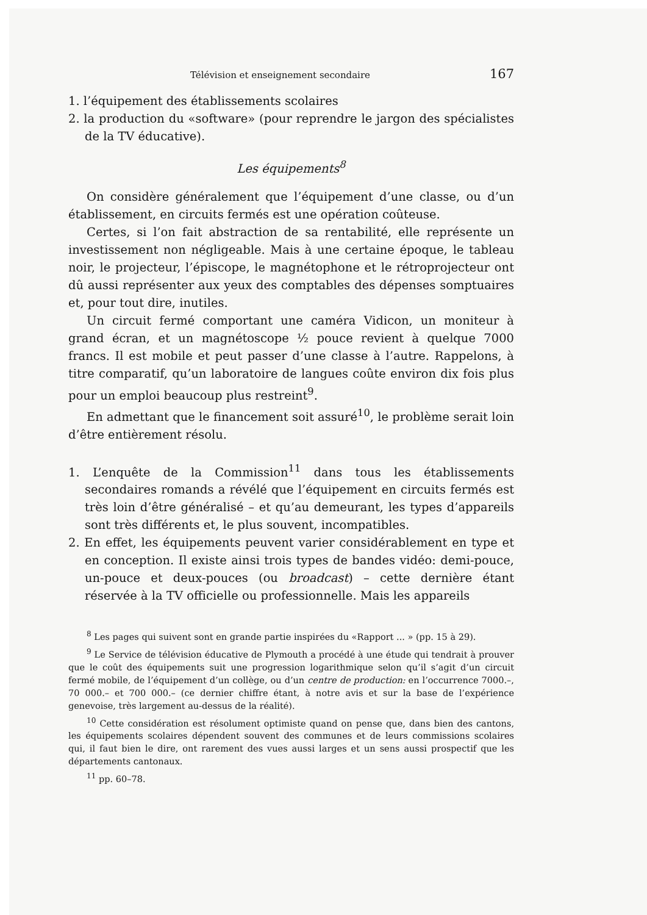Télévision et enseignement secondaire 167
1. l’équipement des établissements scolaires
2. la production du «software» (pour reprendre le jargon des spécialistes de la TV éducative).
Les équipements<sup>8</sup>
On considère généralement que l’équipement d’une classe, ou d’un établissement, en circuits fermés est une opération coûteuse.
Certes, si l’on fait abstraction de sa rentabilité, elle représente un investissement non négligeable. Mais à une certaine époque, le tableau noir, le projecteur, l’épiscope, le magnétophone et le rétroprojecteur ont dû aussi représenter aux yeux des comptables des dépenses somptuaires et, pour tout dire, inutiles.
Un circuit fermé comportant une caméra Vidicon, un moniteur à grand écran, et un magnétoscope ½ pouce revient à quelque 7000 francs. Il est mobile et peut passer d’une classe à l’autre. Rappelons, à titre comparatif, qu’un laboratoire de langues coûte environ dix fois plus pour un emploi beaucoup plus restreint<sup>9</sup>.
En admettant que le financement soit assuré<sup>10</sup>, le problème serait loin d’être entièrement résolu.
1. L’enquête de la Commission<sup>11</sup> dans tous les établissements secondaires romands a révélé que l’équipement en circuits fermés est très loin d’être généralisé – et qu’au demeurant, les types d’appareils sont très différents et, le plus souvent, incompatibles.
2. En effet, les équipements peuvent varier considérablement en type et en conception. Il existe ainsi trois types de bandes vidéo: demi-pouce, un-pouce et deux-pouces (ou broadcast) – cette dernière étant réservée à la TV officielle ou professionnelle. Mais les appareils
<sup>8</sup> Les pages qui suivent sont en grande partie inspirées du «Rapport ... » (pp. 15 à 29).
<sup>9</sup> Le Service de télévision éducative de Plymouth a procédé à une étude qui tendrait à prouver que le coût des équipements suit une progression logarithmique selon qu’il s’agit d’un circuit fermé mobile, de l’équipement d’un collège, ou d’un centre de production: en l’occurrence 7000.–, 70 000.– et 700 000.– (ce dernier chiffre étant, à notre avis et sur la base de l’expérience genevoise, très largement au-dessus de la réalité).
<sup>10</sup> Cette considération est résolument optimiste quand on pense que, dans bien des cantons, les équipements scolaires dépendent souvent des communes et de leurs commissions scolaires qui, il faut bien le dire, ont rarement des vues aussi larges et un sens aussi prospectif que les départements cantonaux.
<sup>11</sup> pp. 60–78.